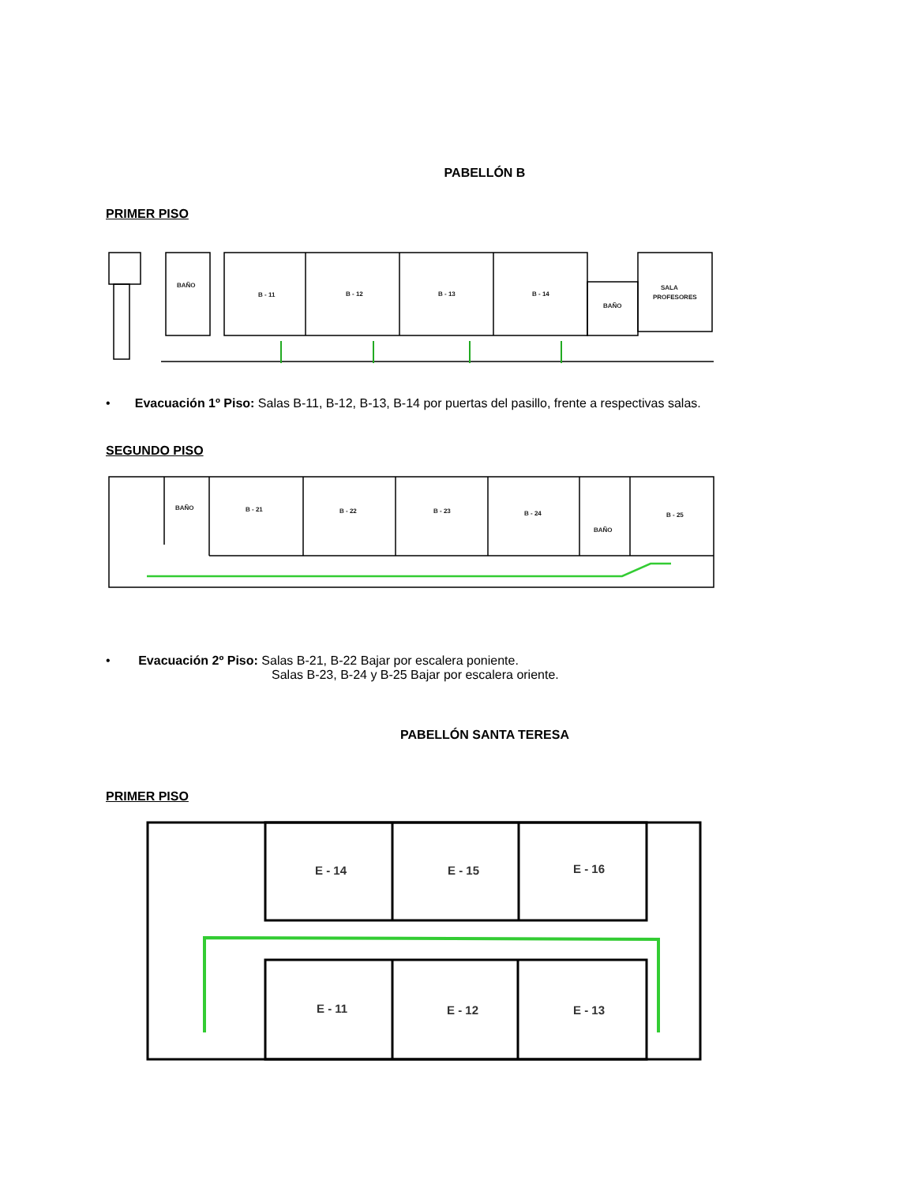PABELLÓN B
PRIMER PISO
BAÑO
B - 11
B - 12
B - 13
B - 14
BAÑO
SALA
PROFESORES
• Evacuación 1º Piso: Salas B-11, B-12, B-13, B-14 por puertas del pasillo, frente a respectivas salas.
SEGUNDO PISO
BAÑO
B - 21
B - 22
B - 23
B - 24
BAÑO
B - 25
• Evacuación 2º Piso: Salas B-21, B-22 Bajar por escalera poniente.
Salas B-23, B-24 y B-25 Bajar por escalera oriente.
PABELLÓN SANTA TERESA
PRIMER PISO
E - 14
E - 15
E - 16
E - 11
E - 12
E - 13